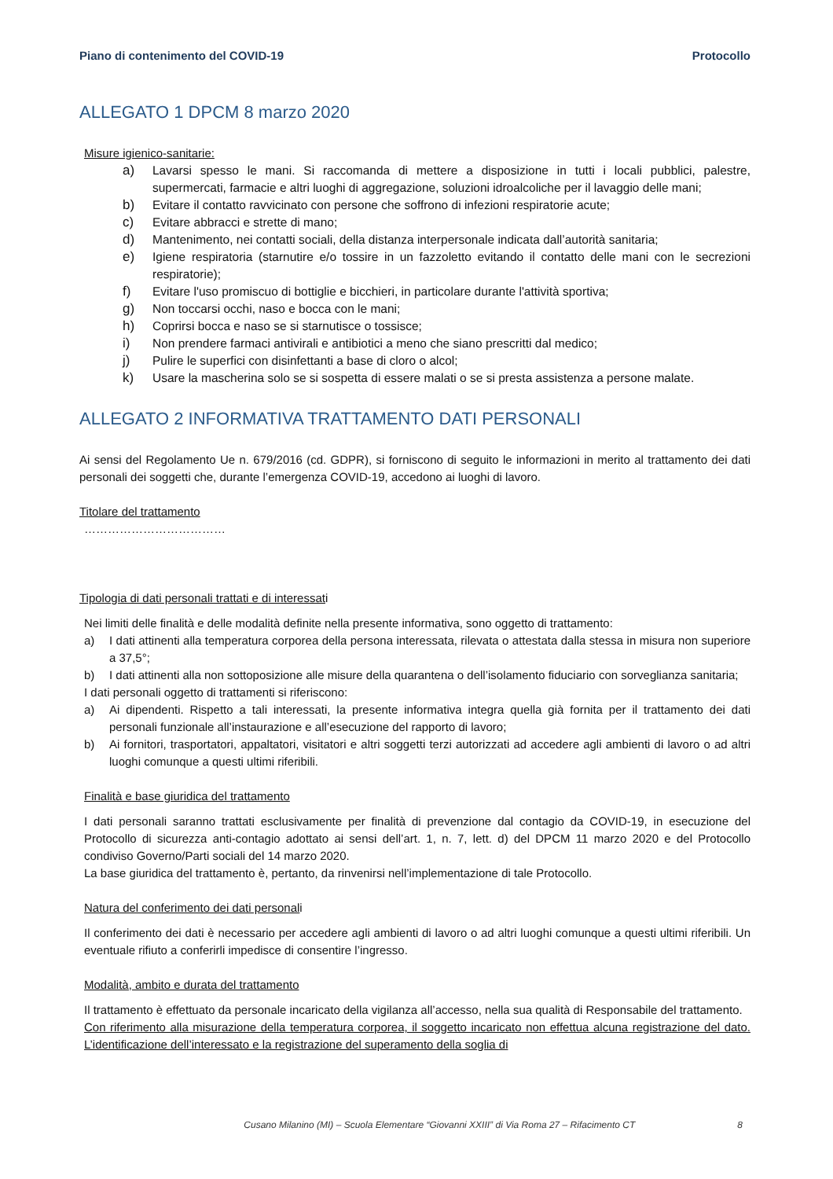Piano di contenimento del COVID-19 Protocollo
ALLEGATO 1 DPCM 8 marzo 2020
Misure igienico-sanitarie:
a) Lavarsi spesso le mani. Si raccomanda di mettere a disposizione in tutti i locali pubblici, palestre, supermercati, farmacie e altri luoghi di aggregazione, soluzioni idroalcoliche per il lavaggio delle mani;
b) Evitare il contatto ravvicinato con persone che soffrono di infezioni respiratorie acute;
c) Evitare abbracci e strette di mano;
d) Mantenimento, nei contatti sociali, della distanza interpersonale indicata dall’autorità sanitaria;
e) Igiene respiratoria (starnutire e/o tossire in un fazzoletto evitando il contatto delle mani con le secrezioni respiratorie);
f) Evitare l'uso promiscuo di bottiglie e bicchieri, in particolare durante l'attività sportiva;
g) Non toccarsi occhi, naso e bocca con le mani;
h) Coprirsi bocca e naso se si starnutisce o tossisce;
i) Non prendere farmaci antivirali e antibiotici a meno che siano prescritti dal medico;
j) Pulire le superfici con disinfettanti a base di cloro o alcol;
k) Usare la mascherina solo se si sospetta di essere malati o se si presta assistenza a persone malate.
ALLEGATO 2 INFORMATIVA TRATTAMENTO DATI PERSONALI
Ai sensi del Regolamento Ue n. 679/2016 (cd. GDPR), si forniscono di seguito le informazioni in merito al trattamento dei dati personali dei soggetti che, durante l’emergenza COVID-19, accedono ai luoghi di lavoro.
Titolare del trattamento
………………………………
Tipologia di dati personali trattati e di interessati
Nei limiti delle finalità e delle modalità definite nella presente informativa, sono oggetto di trattamento:
a) I dati attinenti alla temperatura corporea della persona interessata, rilevata o attestata dalla stessa in misura non superiore a 37,5°;
b) I dati attinenti alla non sottoposizione alle misure della quarantena o dell’isolamento fiduciario con sorveglianza sanitaria;
I dati personali oggetto di trattamenti si riferiscono:
a) Ai dipendenti. Rispetto a tali interessati, la presente informativa integra quella già fornita per il trattamento dei dati personali funzionale all’instaurazione e all’esecuzione del rapporto di lavoro;
b) Ai fornitori, trasportatori, appaltatori, visitatori e altri soggetti terzi autorizzati ad accedere agli ambienti di lavoro o ad altri luoghi comunque a questi ultimi riferibili.
Finalità e base giuridica del trattamento
I dati personali saranno trattati esclusivamente per finalità di prevenzione dal contagio da COVID-19, in esecuzione del Protocollo di sicurezza anti-contagio adottato ai sensi dell’art. 1, n. 7, lett. d) del DPCM 11 marzo 2020 e del Protocollo condiviso Governo/Parti sociali del 14 marzo 2020.
La base giuridica del trattamento è, pertanto, da rinvenirsi nell’implementazione di tale Protocollo.
Natura del conferimento dei dati personali
Il conferimento dei dati è necessario per accedere agli ambienti di lavoro o ad altri luoghi comunque a questi ultimi riferibili. Un eventuale rifiuto a conferirli impedisce di consentire l’ingresso.
Modalità, ambito e durata del trattamento
Il trattamento è effettuato da personale incaricato della vigilanza all’accesso, nella sua qualità di Responsabile del trattamento.
Con riferimento alla misurazione della temperatura corporea, il soggetto incaricato non effettua alcuna registrazione del dato. L’identificazione dell’interessato e la registrazione del superamento della soglia di
Cusano Milanino (MI) – Scuola Elementare “Giovanni XXIII” di Via Roma 27 – Rifacimento CT 8